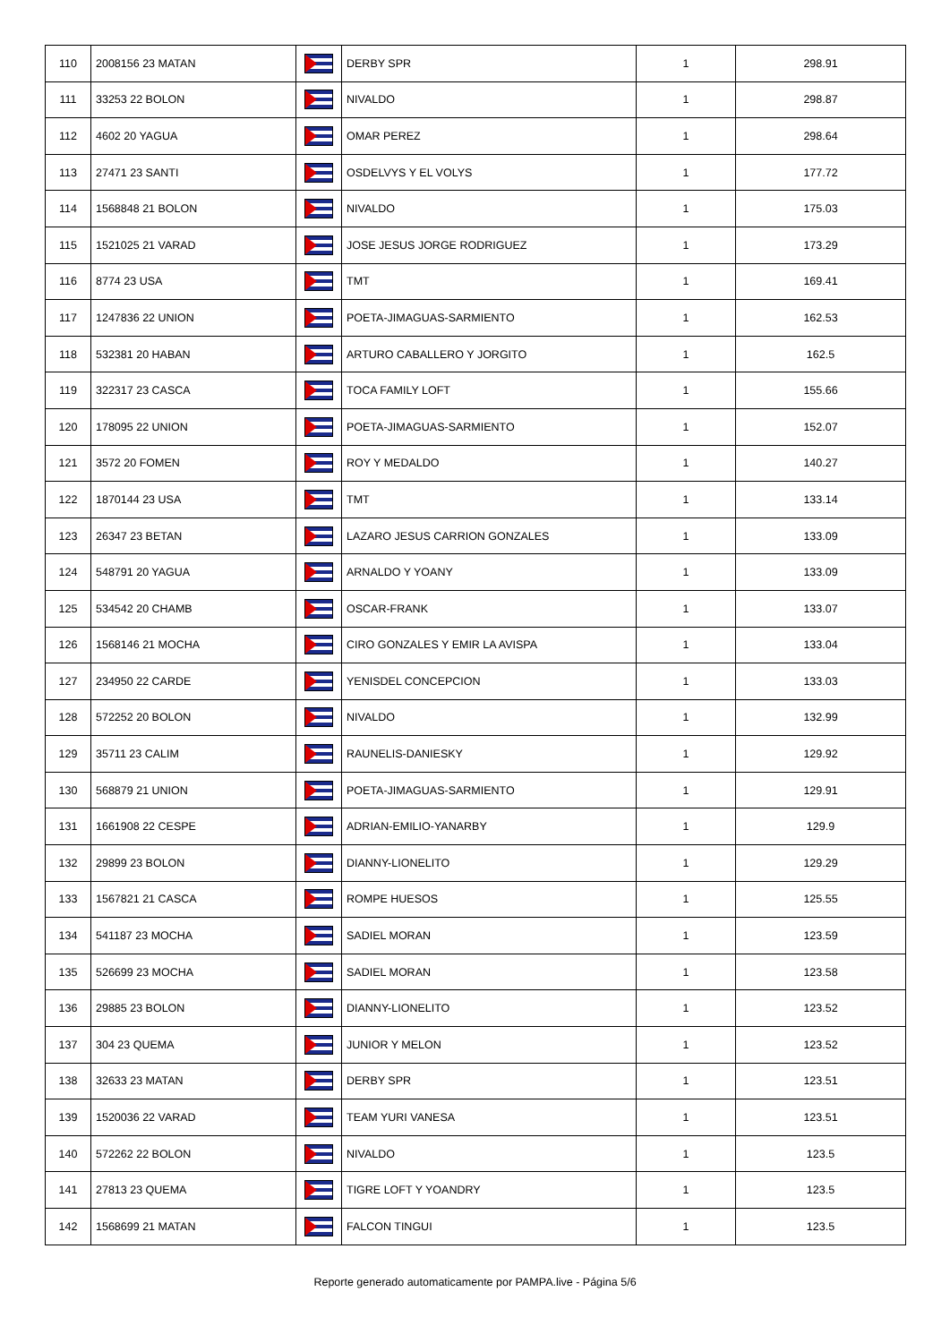| 110 | 2008156 23 MATAN | | DERBY SPR | 1 | 298.91 |
| 111 | 33253 22 BOLON | | NIVALDO | 1 | 298.87 |
| 112 | 4602 20 YAGUA | | OMAR PEREZ | 1 | 298.64 |
| 113 | 27471 23 SANTI | | OSDELVYS Y EL VOLYS | 1 | 177.72 |
| 114 | 1568848 21 BOLON | | NIVALDO | 1 | 175.03 |
| 115 | 1521025 21 VARAD | | JOSE JESUS JORGE RODRIGUEZ | 1 | 173.29 |
| 116 | 8774 23 USA | | TMT | 1 | 169.41 |
| 117 | 1247836 22 UNION | | POETA-JIMAGUAS-SARMIENTO | 1 | 162.53 |
| 118 | 532381 20 HABAN | | ARTURO CABALLERO Y JORGITO | 1 | 162.5 |
| 119 | 322317 23 CASCA | | TOCA FAMILY LOFT | 1 | 155.66 |
| 120 | 178095 22 UNION | | POETA-JIMAGUAS-SARMIENTO | 1 | 152.07 |
| 121 | 3572 20 FOMEN | | ROY Y MEDALDO | 1 | 140.27 |
| 122 | 1870144 23 USA | | TMT | 1 | 133.14 |
| 123 | 26347 23 BETAN | | LAZARO JESUS CARRION GONZALES | 1 | 133.09 |
| 124 | 548791 20 YAGUA | | ARNALDO Y YOANY | 1 | 133.09 |
| 125 | 534542 20 CHAMB | | OSCAR-FRANK | 1 | 133.07 |
| 126 | 1568146 21 MOCHA | | CIRO GONZALES Y EMIR LA AVISPA | 1 | 133.04 |
| 127 | 234950 22 CARDE | | YENISDEL CONCEPCION | 1 | 133.03 |
| 128 | 572252 20 BOLON | | NIVALDO | 1 | 132.99 |
| 129 | 35711 23 CALIM | | RAUNELIS-DANIESKY | 1 | 129.92 |
| 130 | 568879 21 UNION | | POETA-JIMAGUAS-SARMIENTO | 1 | 129.91 |
| 131 | 1661908 22 CESPE | | ADRIAN-EMILIO-YANARBY | 1 | 129.9 |
| 132 | 29899 23 BOLON | | DIANNY-LIONELITO | 1 | 129.29 |
| 133 | 1567821 21 CASCA | | ROMPE HUESOS | 1 | 125.55 |
| 134 | 541187 23 MOCHA | | SADIEL MORAN | 1 | 123.59 |
| 135 | 526699 23 MOCHA | | SADIEL MORAN | 1 | 123.58 |
| 136 | 29885 23 BOLON | | DIANNY-LIONELITO | 1 | 123.52 |
| 137 | 304 23 QUEMA | | JUNIOR Y MELON | 1 | 123.52 |
| 138 | 32633 23 MATAN | | DERBY SPR | 1 | 123.51 |
| 139 | 1520036 22 VARAD | | TEAM YURI VANESA | 1 | 123.51 |
| 140 | 572262 22 BOLON | | NIVALDO | 1 | 123.5 |
| 141 | 27813 23 QUEMA | | TIGRE LOFT Y YOANDRY | 1 | 123.5 |
| 142 | 1568699 21 MATAN | | FALCON TINGUI | 1 | 123.5 |
Reporte generado automaticamente por PAMPA.live - Página 5/6